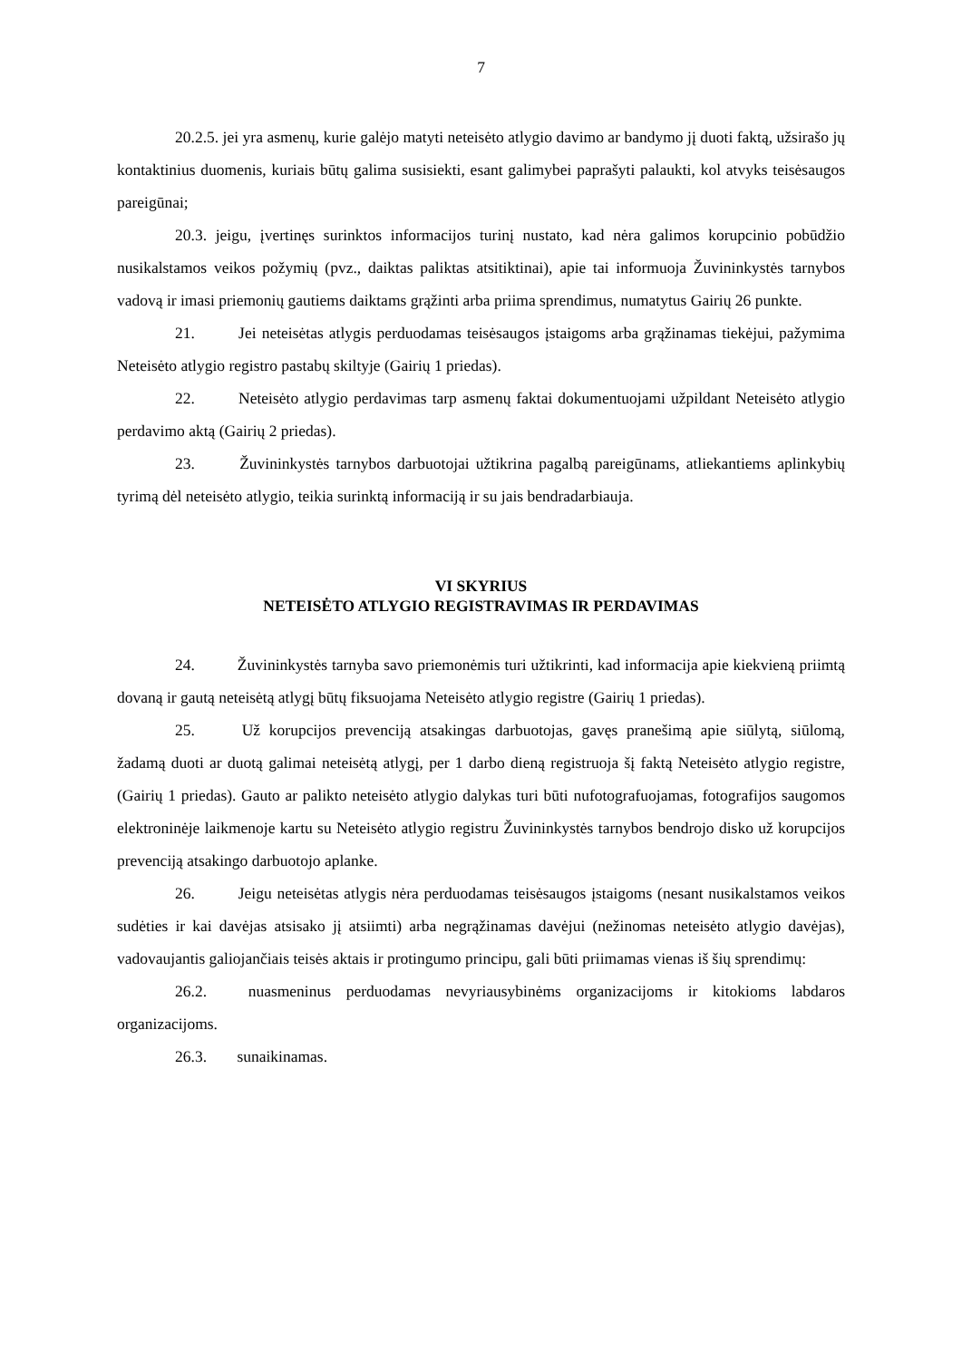7
20.2.5. jei yra asmenų, kurie galėjo matyti neteisėto atlygio davimo ar bandymo jį duoti faktą, užsirašo jų kontaktinius duomenis, kuriais būtų galima susisiekti, esant galimybei paprašyti palaukti, kol atvyks teisėsaugos pareigūnai;
20.3. jeigu, įvertinęs surinktos informacijos turinį nustato, kad nėra galimos korupcinio pobūdžio nusikalstamos veikos požymių (pvz., daiktas paliktas atsitiktinai), apie tai informuoja Žuvininkystės tarnybos vadovą ir imasi priemonių gautiems daiktams grąžinti arba priima sprendimus, numatytus Gairių 26 punkte.
21. Jei neteisėtas atlygis perduodamas teisėsaugos įstaigoms arba grąžinamas tiekėjui, pažymima Neteisėto atlygio registro pastabų skiltyje (Gairių 1 priedas).
22. Neteisėto atlygio perdavimas tarp asmenų faktai dokumentuojami užpildant Neteisėto atlygio perdavimo aktą (Gairių 2 priedas).
23. Žuvininkystės tarnybos darbuotojai užtikrina pagalbą pareigūnams, atliekantiems aplinkybių tyrimą dėl neteisėto atlygio, teikia surinktą informaciją ir su jais bendradarbiauja.
VI SKYRIUS
NETEISĖTO ATLYGIO REGISTRAVIMAS IR PERDAVIMAS
24. Žuvininkystės tarnyba savo priemonėmis turi užtikrinti, kad informacija apie kiekvieną priimtą dovaną ir gautą neteisėtą atlygį būtų fiksuojama Neteisėto atlygio registre (Gairių 1 priedas).
25. Už korupcijos prevenciją atsakingas darbuotojas, gavęs pranešimą apie siūlytą, siūlomą, žadamą duoti ar duotą galimai neteisėtą atlygį, per 1 darbo dieną registruoja šį faktą Neteisėto atlygio registre, (Gairių 1 priedas). Gauto ar palikto neteisėto atlygio dalykas turi būti nufotografuojamas, fotografijos saugomos elektroninėje laikmenoje kartu su Neteisėto atlygio registru Žuvininkystės tarnybos bendrojo disko už korupcijos prevenciją atsakingo darbuotojo aplanke.
26. Jeigu neteisėtas atlygis nėra perduodamas teisėsaugos įstaigoms (nesant nusikalstamos veikos sudėties ir kai davėjas atsisako jį atsiimti) arba negrąžinamas davėjui (nežinomas neteisėto atlygio davėjas), vadovaujantis galiojančiais teisės aktais ir protingumo principu, gali būti priimamas vienas iš šių sprendimų:
26.2. nuasmeninus perduodamas nevyriausybinėms organizacijoms ir kitokioms labdaros organizacijoms.
26.3. sunaikinamas.